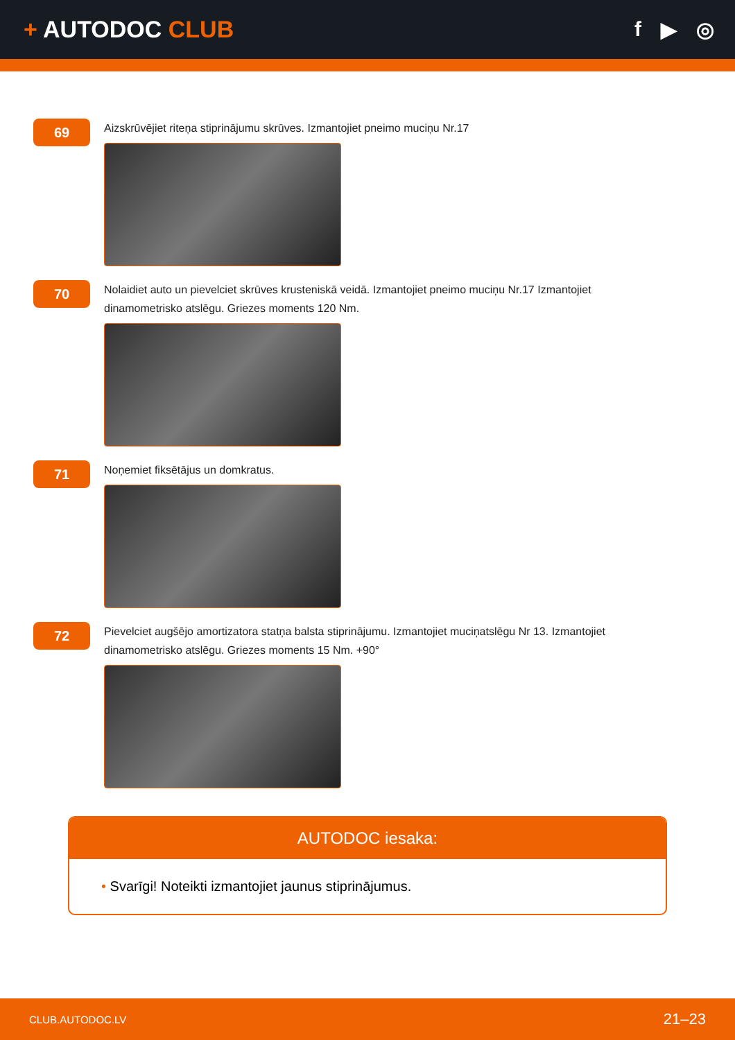+ AUTODOC CLUB f ▶ ◎
69
Aizskrūvējiet riteņa stiprinājumu skrūves. Izmantojiet pneimo muciņu Nr.17
70
Nolaidiet auto un pievelciet skrūves krusteniskā veidā. Izmantojiet pneimo muciņu Nr.17 Izmantojiet dinamometrisko atslēgu. Griezes moments 120 Nm.
71
Noņemiet fiksētājus un domkratus.
72
Pievelciet augšējo amortizatora statņa balsta stiprinājumu. Izmantojiet muciņatslēgu Nr 13. Izmantojiet dinamometrisko atslēgu. Griezes moments 15 Nm. +90°
AUTODOC iesaka:
• Svarīgi! Noteikti izmantojiet jaunus stiprinājumus.
CLUB.AUTODOC.LV 21–23